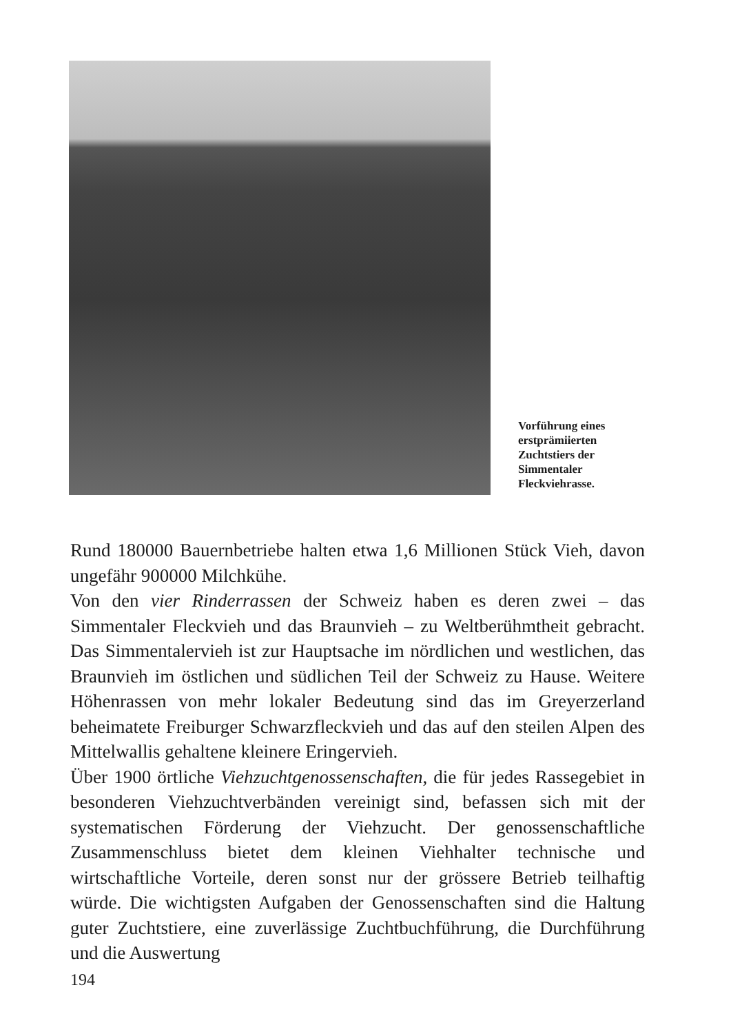Vorführung eines
erstprämiierten
Zuchtstiers der
Simmentaler
Fleckviehrasse.
Rund 180000 Bauernbetriebe halten etwa 1,6 Millionen Stück Vieh, davon ungefähr 900000 Milchkühe.
Von den vier Rinderrassen der Schweiz haben es deren zwei – das Simmentaler Fleckvieh und das Braunvieh – zu Weltberühmtheit gebracht. Das Simmentalervieh ist zur Hauptsache im nördlichen und westlichen, das Braunvieh im östlichen und südlichen Teil der Schweiz zu Hause. Weitere Höhenrassen von mehr lokaler Bedeutung sind das im Greyerzerland beheimatete Freiburger Schwarzfleckvieh und das auf den steilen Alpen des Mittelwallis gehaltene kleinere Eringervieh.
Über 1900 örtliche Viehzuchtgenossenschaften, die für jedes Rassegebiet in besonderen Viehzuchtverbänden vereinigt sind, befassen sich mit der systematischen Förderung der Viehzucht. Der genossenschaftliche Zusammenschluss bietet dem kleinen Viehhalter technische und wirtschaftliche Vorteile, deren sonst nur der grössere Betrieb teilhaftig würde. Die wichtigsten Aufgaben der Genossenschaften sind die Haltung guter Zuchtstiere, eine zuverlässige Zuchtbuchführung, die Durchführung und die Auswertung
194